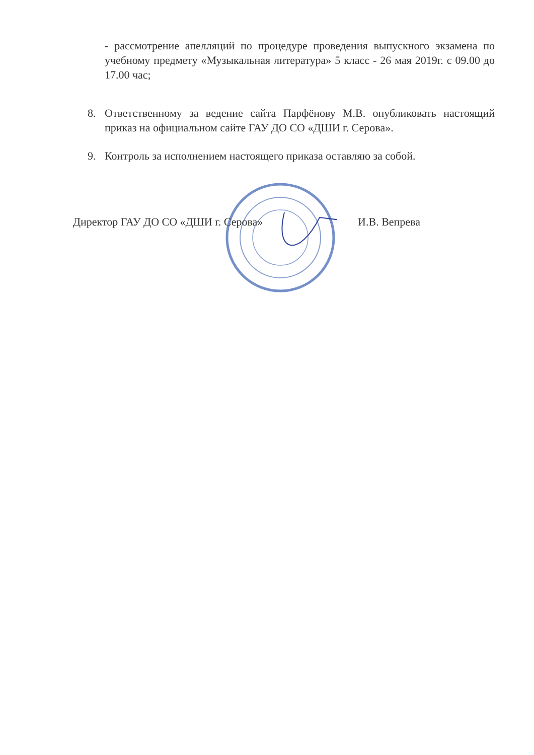- рассмотрение апелляций по процедуре проведения выпускного экзамена по учебному предмету «Музыкальная литература» 5 класс - 26 мая 2019г. с 09.00 до 17.00 час;
8. Ответственному за ведение сайта Парфёнову М.В. опубликовать настоящий приказ на официальном сайте ГАУ ДО СО «ДШИ г. Серова».
9. Контроль за исполнением настоящего приказа оставляю за собой.
Директор ГАУ ДО СО «ДШИ г. Серова» И.В. Вепрева